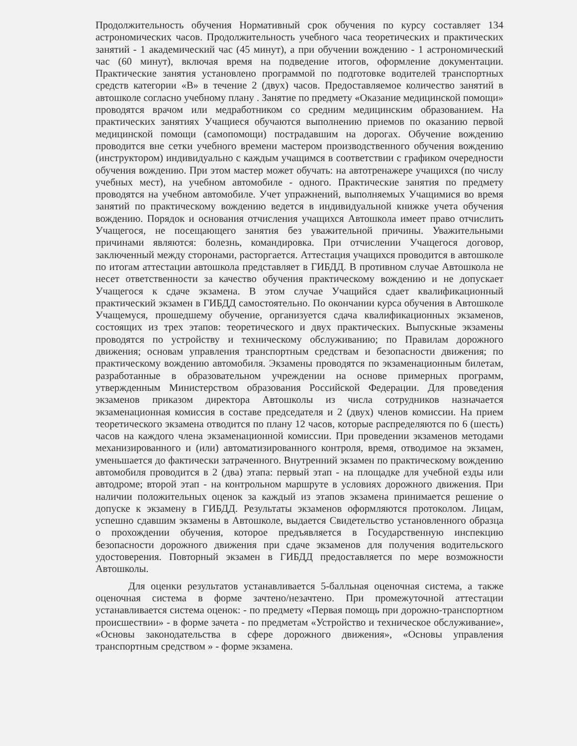Продолжительность обучения Нормативный срок обучения по курсу составляет 134 астрономических часов. Продолжительность учебного часа теоретических и практических занятий - 1 академический час (45 минут), а при обучении вождению - 1 астрономический час (60 минут), включая время на подведение итогов, оформление документации. Практические занятия установлено программой по подготовке водителей транспортных средств категории «В» в течение 2 (двух) часов. Предоставляемое количество занятий в автошколе согласно учебному плану . Занятие по предмету «Оказание медицинской помощи» проводятся врачом или медработником со средним медицинским образованием. На практических занятиях Учащиеся обучаются выполнению приемов по оказанию первой медицинской помощи (самопомощи) пострадавшим на дорогах. Обучение вождению проводится вне сетки учебного времени мастером производственного обучения вождению (инструктором) индивидуально с каждым учащимся в соответствии с графиком очередности обучения вождению. При этом мастер может обучать: на автотренажере учащихся (по числу учебных мест), на учебном автомобиле - одного. Практические занятия по предмету проводятся на учебном автомобиле. Учет упражнений, выполняемых Учащимися во время занятий по практическому вождению ведется в индивидуальной книжке учета обучения вождению. Порядок и основания отчисления учащихся Автошкола имеет право отчислить Учащегося, не посещающего занятия без уважительной причины. Уважительными причинами являются: болезнь, командировка. При отчислении Учащегося договор, заключенный между сторонами, расторгается. Аттестация учащихся проводится в автошколе по итогам аттестации автошкола представляет в ГИБДД. В противном случае Автошкола не несет ответственности за качество обучения практическому вождению и не допускает Учащегося к сдаче экзамена. В этом случае Учащийся сдает квалификационный практический экзамен в ГИБДД самостоятельно. По окончании курса обучения в Автошколе Учащемуся, прошедшему обучение, организуется сдача квалификационных экзаменов, состоящих из трех этапов: теоретического и двух практических. Выпускные экзамены проводятся по устройству и техническому обслуживанию; по Правилам дорожного движения; основам управления транспортным средствам и безопасности движения; по практическому вождению автомобиля. Экзамены проводятся по экзаменационным билетам, разработанные в образовательном учреждении на основе примерных программ, утвержденным Министерством образования Российской Федерации. Для проведения экзаменов приказом директора Автошколы из числа сотрудников назначается экзаменационная комиссия в составе председателя и 2 (двух) членов комиссии. На прием теоретического экзамена отводится по плану 12 часов, которые распределяются по 6 (шесть) часов на каждого члена экзаменационной комиссии. При проведении экзаменов методами механизированного и (или) автоматизированного контроля, время, отводимое на экзамен, уменьшается до фактически затраченного. Внутренний экзамен по практическому вождению автомобиля проводится в 2 (два) этапа: первый этап - на площадке для учебной езды или автодроме; второй этап - на контрольном маршруте в условиях дорожного движения. При наличии положительных оценок за каждый из этапов экзамена принимается решение о допуске к экзамену в ГИБДД. Результаты экзаменов оформляются протоколом. Лицам, успешно сдавшим экзамены в Автошколе, выдается Свидетельство установленного образца о прохождении обучения, которое предъявляется в Государственную инспекцию безопасности дорожного движения при сдаче экзаменов для получения водительского удостоверения. Повторный экзамен в ГИБДД предоставляется по мере возможности Автошколы.
Для оценки результатов устанавливается 5-балльная оценочная система, а также оценочная система в форме зачтено/незачтено. При промежуточной аттестации устанавливается система оценок: - по предмету «Первая помощь при дорожно-транспортном происшествии» - в форме зачета - по предметам «Устройство и техническое обслуживание», «Основы законодательства в сфере дорожного движения», «Основы управления транспортным средством » - форме экзамена.